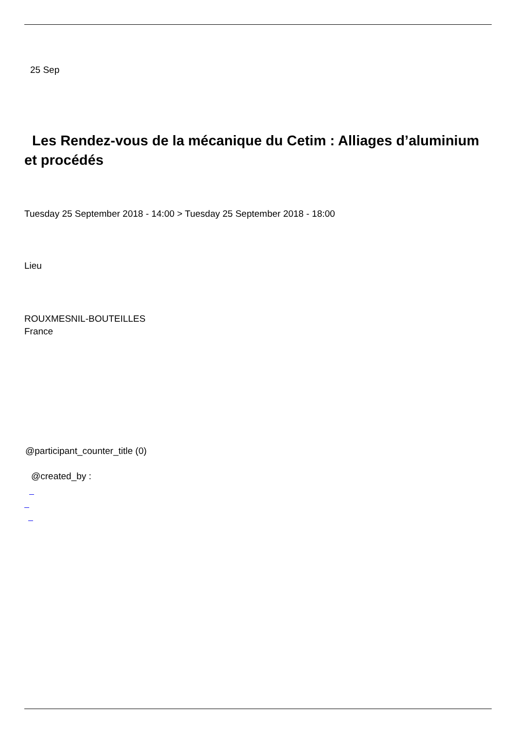25 Sep
Les Rendez-vous de la mécanique du Cetim : Alliages d’aluminium et procédés
Tuesday 25 September 2018 - 14:00 > Tuesday 25 September 2018 - 18:00
Lieu
ROUXMESNIL-BOUTEILLES
France
@participant_counter_title (0)
@created_by :